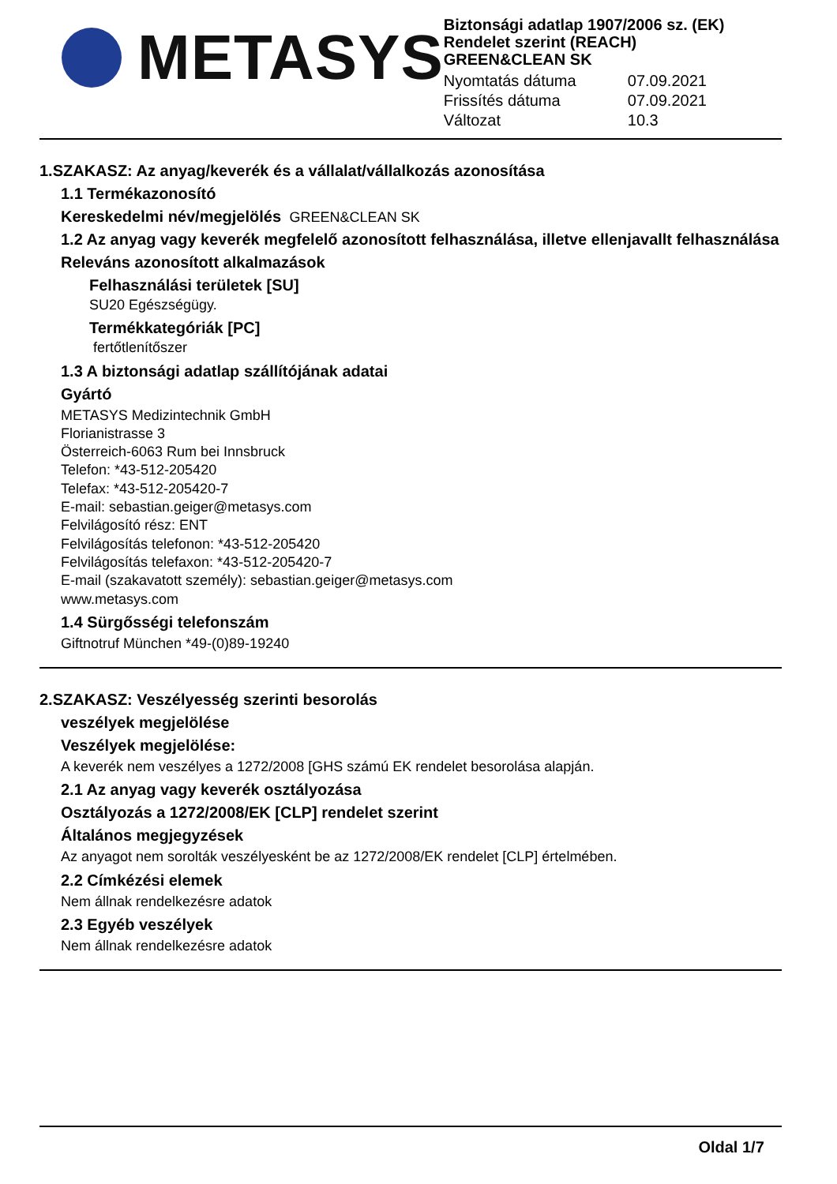METASYS
Biztonsági adatlap 1907/2006 sz. (EK) Rendelet szerint (REACH)
GREEN&CLEAN SK
Nyomtatás dátuma 07.09.2021 Frissítés dátuma 07.09.2021 Változat 10.3
1.SZAKASZ: Az anyag/keverék és a vállalat/vállalkozás azonosítása
1.1 Termékazonosító
Kereskedelmi név/megjelölés GREEN&CLEAN SK
1.2 Az anyag vagy keverék megfelelő azonosított felhasználása, illetve ellenjavallt felhasználása
Releváns azonosított alkalmazások
Felhasználási területek [SU]
SU20 Egészségügy.
Termékkategóriák [PC]
fertőtlenítőszer
1.3 A biztonsági adatlap szállítójának adatai
Gyártó
METASYS Medizintechnik GmbH
Florianistrasse 3
Österreich-6063 Rum bei Innsbruck
Telefon: *43-512-205420
Telefax: *43-512-205420-7
E-mail: sebastian.geiger@metasys.com
Felvilágosító rész: ENT
Felvilágosítás telefonon: *43-512-205420
Felvilágosítás telefaxon: *43-512-205420-7
E-mail (szakavatott személy): sebastian.geiger@metasys.com
www.metasys.com
1.4 Sürgősségi telefonszám
Giftnotruf München *49-(0)89-19240
2.SZAKASZ: Veszélyesség szerinti besorolás
veszélyek megjelölése
Veszélyek megjelölése:
A keverék nem veszélyes a 1272/2008 [GHS számú EK rendelet besorolása alapján.
2.1 Az anyag vagy keverék osztályozása
Osztályozás a 1272/2008/EK [CLP] rendelet szerint
Általános megjegyzések
Az anyagot nem sorolták veszélyesként be az 1272/2008/EK rendelet [CLP] értelmében.
2.2 Címkézési elemek
Nem állnak rendelkezésre adatok
2.3 Egyéb veszélyek
Nem állnak rendelkezésre adatok
Oldal 1/7